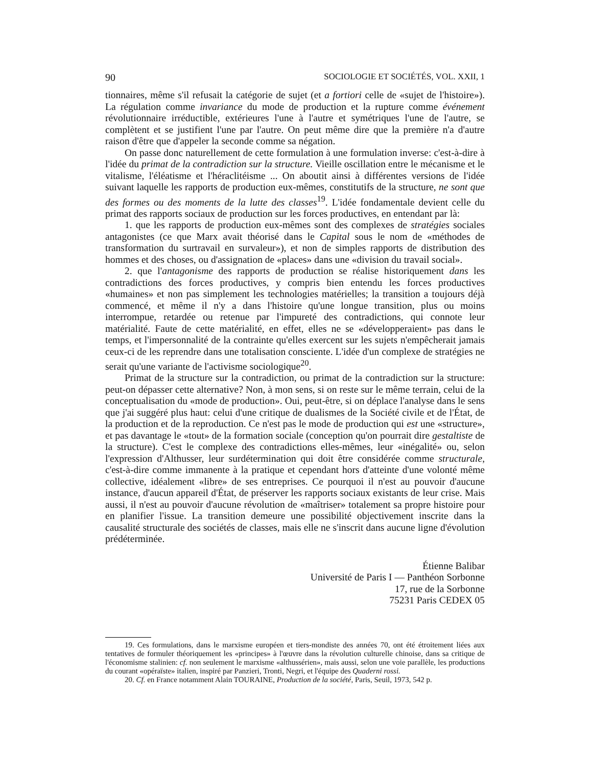90 SOCIOLOGIE ET SOCIÉTÉS, VOL. XXII, 1
tionnaires, même s'il refusait la catégorie de sujet (et a fortiori celle de «sujet de l'histoire»). La régulation comme invariance du mode de production et la rupture comme événement révolutionnaire irréductible, extérieures l'une à l'autre et symétriques l'une de l'autre, se complètent et se justifient l'une par l'autre. On peut même dire que la première n'a d'autre raison d'être que d'appeler la seconde comme sa négation.
On passe donc naturellement de cette formulation à une formulation inverse: c'est-à-dire à l'idée du primat de la contradiction sur la structure. Vieille oscillation entre le mécanisme et le vitalisme, l'éléatisme et l'héraclitéisme ... On aboutit ainsi à différentes versions de l'idée suivant laquelle les rapports de production eux-mêmes, constitutifs de la structure, ne sont que des formes ou des moments de la lutte des classes<sup>19</sup>. L'idée fondamentale devient celle du primat des rapports sociaux de production sur les forces productives, en entendant par là:
1. que les rapports de production eux-mêmes sont des complexes de stratégies sociales antagonistes (ce que Marx avait théorisé dans le Capital sous le nom de «méthodes de transformation du surtravail en survaleur»), et non de simples rapports de distribution des hommes et des choses, ou d'assignation de «places» dans une «division du travail social».
2. que l'antagonisme des rapports de production se réalise historiquement dans les contradictions des forces productives, y compris bien entendu les forces productives «humaines» et non pas simplement les technologies matérielles; la transition a toujours déjà commencé, et même il n'y a dans l'histoire qu'une longue transition, plus ou moins interrompue, retardée ou retenue par l'impureté des contradictions, qui connote leur matérialité. Faute de cette matérialité, en effet, elles ne se «développeraient» pas dans le temps, et l'impersonnalité de la contrainte qu'elles exercent sur les sujets n'empêcherait jamais ceux-ci de les reprendre dans une totalisation consciente. L'idée d'un complexe de stratégies ne serait qu'une variante de l'activisme sociologique<sup>20</sup>.
Primat de la structure sur la contradiction, ou primat de la contradiction sur la structure: peut-on dépasser cette alternative? Non, à mon sens, si on reste sur le même terrain, celui de la conceptualisation du «mode de production». Oui, peut-être, si on déplace l'analyse dans le sens que j'ai suggéré plus haut: celui d'une critique de dualismes de la Société civile et de l'État, de la production et de la reproduction. Ce n'est pas le mode de production qui est une «structure», et pas davantage le «tout» de la formation sociale (conception qu'on pourrait dire gestaltiste de la structure). C'est le complexe des contradictions elles-mêmes, leur «inégalité» ou, selon l'expression d'Althusser, leur surdétermination qui doit être considérée comme structurale, c'est-à-dire comme immanente à la pratique et cependant hors d'atteinte d'une volonté même collective, idéalement «libre» de ses entreprises. Ce pourquoi il n'est au pouvoir d'aucune instance, d'aucun appareil d'État, de préserver les rapports sociaux existants de leur crise. Mais aussi, il n'est au pouvoir d'aucune révolution de «maîtriser» totalement sa propre histoire pour en planifier l'issue. La transition demeure une possibilité objectivement inscrite dans la causalité structurale des sociétés de classes, mais elle ne s'inscrit dans aucune ligne d'évolution prédéterminée.
Étienne Balibar
Université de Paris I — Panthéon Sorbonne
17, rue de la Sorbonne
75231 Paris CEDEX 05
19. Ces formulations, dans le marxisme européen et tiers-mondiste des années 70, ont été étroitement liées aux tentatives de formuler théoriquement les «principes» à l'œuvre dans la révolution culturelle chinoise, dans sa critique de l'économisme stalinien: cf. non seulement le marxisme «althussérien», mais aussi, selon une voie parallèle, les productions du courant «opéraïste» italien, inspiré par Panzieri, Tronti, Negri, et l'équipe des Quaderni rossi.
20. Cf. en France notamment Alain TOURAINE, Production de la société, Paris, Seuil, 1973, 542 p.